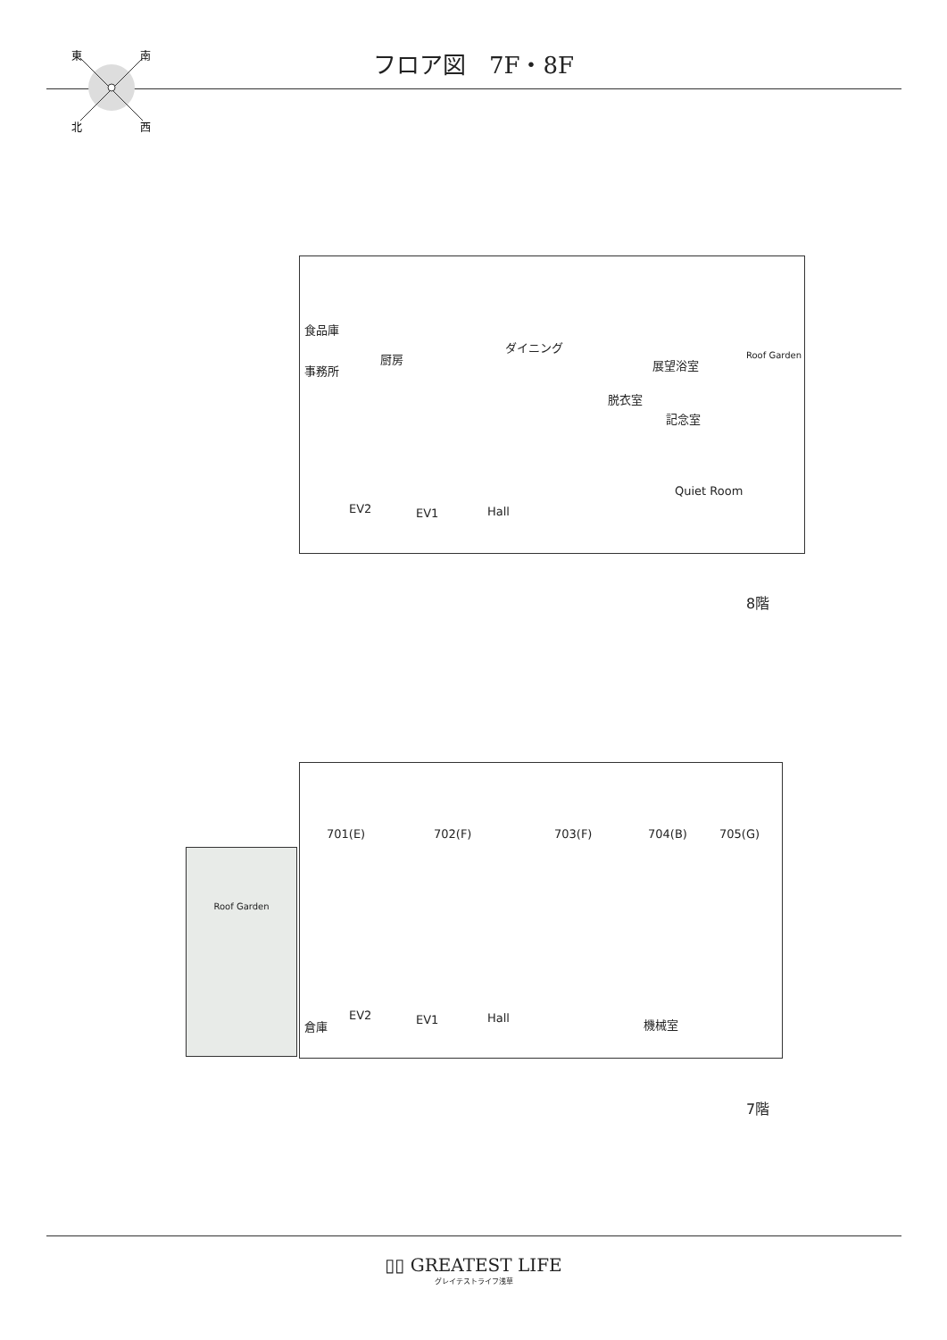フロア図　7F・8F
東
南
北
西
食品庫
事務所
厨房
ダイニング
展望浴室
脱衣室
記念室
Roof Garden
Quiet Room
EV2 EV1 Hall
8階
701(E) 702(F) 703(F) 704(B) 705(G)
倉庫
EV2 EV1 Hall 機械室
Roof Garden
7階
▯▯ GREATEST LIFE
グレイテストライフ浅草